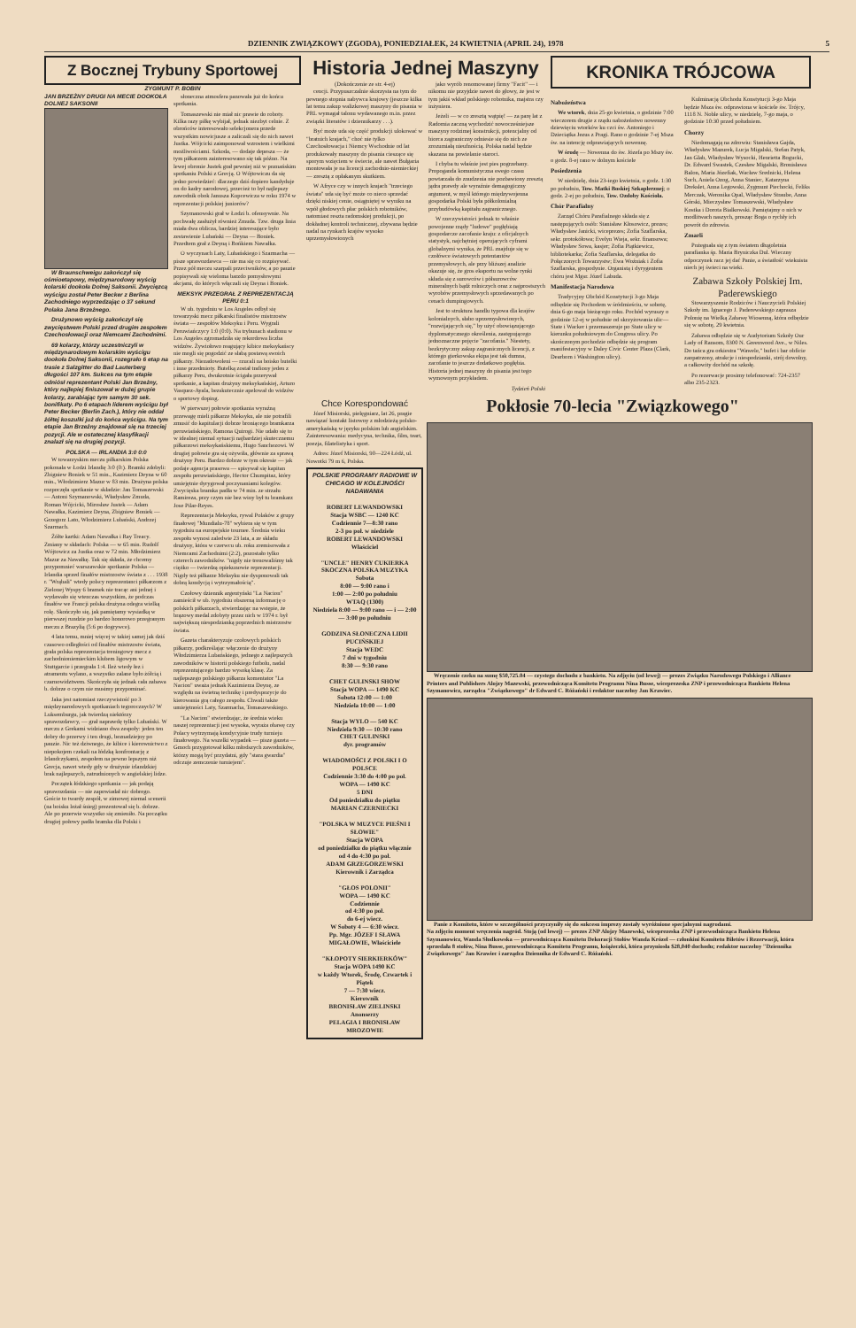DZIENNIK ZWIĄZKOWY (ZGODA), PONIEDZIAŁEK, 24 KWIETNIA (APRIL 24), 1978 5
Z Bocznej Trybuny Sportowej
ZYGMUNT P. BOBIN
JAN BRZEŻNY DRUGI NA MECIE DOOKOŁA DOLNEJ SAKSONII
W Braunschweigu zakończył się ośmioetapowy, międzynarodowy wyścig kolarski dookoła Dolnej Saksonii. Zwycięzcą wyścigu został Peter Becker z Berlina Zachodniego wyprzedzając o 37 sekund Polaka Jana Brzeżnego.
Drużynowo wyścig zakończył się zwycięstwem Polski przed drugim zespołem Czechosłowacji oraz Niemcami Zachodnimi.
69 kolarzy, którzy uczestniczyli w międzynarodowym kolarskim wyścigu dookoła Dolnej Saksonii, rozegrało 6 etap na trasie z Salzgitter do Bad Lauterberg długości 107 km. Sukces na tym etapie odniósł reprezentant Polski Jan Brzeżny, który najlepiej finiszował w dużej grupie kolarzy, zarabiając tym samym 30 sek. bonifikaty. Po 6 etapach liderem wyścigu był Peter Becker (Berlin Zach.), który nie oddał żółtej koszulki już do końca wyścigu. Na tym etapie Jan Brzeżny znajdował się na trzeciej pozycji. Ale w ostatecznej klasyfikacji znalazł się na drugiej pozycji.
POLSKA — IRLANDIA 3:0 0:0
W towarzyskim meczu piłkarskim Polska pokonała w Łodzi Irlandię 3:0 (0:). Bramki zdobyli: Zbigniew Boniek w 51 min., Kazimierz Deyna w 60 min., Włodzimierz Mazur w 83 min. Drużyna polska rozpoczęła spotkanie w składzie: Jan Tomaszewski — Antoni Szymanowski, Władysław Zmuda, Roman Wójcicki, Mirosław Justek — Adam Nawałka, Kazimierz Deyna, Zbigniew Boniek — Grzegorz Lato, Włodzimierz Lubański, Andrzej Szarmach.
Żółte kartki: Adam Nawałka i Ray Treacy. Zmiany w składach: Polska — w 65 min. Rudolf Wójtowicz za Justka oraz w 72 min. Młodzimierz Mazur za Nawałkę. Tak się składa, że chcemy przypomnieć warszawskie spotkanie Polska — Irlandia sprzed finałów mistrzostw świata z . . . 1938 r. "Wrąbali" wtedy polscy reprezentanci piłkarzom z Zielonej Wyspy 6 bramek nie tracąc ani jednej i wydawało się wtenczas wszystkim, że podczas finałów we Francji polska drużyna odegra wielką rolę. Skończyło się, jak pamiętamy wysiadką w pierwszej rundzie po bardzo honorowo przegranym meczu z Brazylią (5:6 po dogrywce).
4 lata temu, mniej więcej w takiej samej jak dziś czasowo odległości od finałów mistrzostw świata, grała polska reprezentacja treningowy mecz z zachodnioniemieckim klubem ligowym w Stuttgarcie i przegrała 1:4. Ileż wtedy łez i atramentu wylano, a wszystko zalane było żółcią i czarnowidztwem. Skończyła się jednak cała zabawa b. dobrze o czym nie musimy przypominać.
Jaka jest natomiast rzeczywistość po 3 międzynarodowych spotkaniach tegorocznych? W Luksemburgu, jak twierdzą niektórzy sprawozdawcy, — grał naprawdę tylko Lubański. W meczu z Grekami widziano dwa zespoły: jeden ten dobry do przerwy i ten drugi, beznadziejny po pauzie. Nic też dziwnego, że kibice i kierownictwo z niepokojem czekali na łódzką konfrontację z Irlandczykami, zespołem na pewno lepszym niż Grecja, nawet wtedy gdy w drużynie irlandzkiej brak najlepszych, zatrudnionych w angielskiej lidze.
Początek łódzkiego spotkania — jak podają sprawozdania — nie zapowiadał nic dobrego. Goście to twardy zespół, w zimowej niemal scenerii (na boisku leżał śnieg) prezentował się b. dobrze. Ale po przerwie wszystko się zmieniło. Na początku drugiej połowy padła bramka dla Polski i
słoneczna atmosfera panowała już do końca spotkania.
Tomaszewski nie miał nic prawie do roboty. Kilka razy piłkę wybijał, jednak niezbyt celnie. Z obrońców interesowało selekcjonera przede wszystkim nowicjusze a zaliczali się do nich nawet Justka. Wójcicki zaimponował wzrostem i wielkimi możliwościami. Szkoda, — dodaje depesza — że tym piłkarzem zainteresowano się tak późno. Na lewej obronie Justek grał pewniej niż w poznańskim spotkaniu Polski z Grecją. O Wójtowiczu da się jedno powiedzieć: dlaczego dziś dopiero kandyduje on do kadry narodowej, przecież to był najlepszy zawodnik obok Janusza Kupcewicza w roku 1974 w reprezentacji polskiej juniorów?
Szymanowski grał w Łodzi b. ofensywnie. Na pochwałę zasłużył również Zmuda. Tzw. druga linia miała dwa oblicza, bardziej interesujące było zestawienie Lubański — Deyna — Boniek. Przedtem grał z Deyną i Bońkiem Nawałka.
O wyczynach Laty, Lubańskiego i Szarmacha — pisze sprawozdawca — nie ma się co rozpisywać. Przez pół meczu szarpali przeciwników, a po pauzie popisywali się wieloma barzdo pomysłowymi akcjami, do których włączali się Deyna i Boniek.
MEKSYK PRZEGRAŁ Z REPREZENTACJĄ PERU 0:1
W ub. tygodniu w Los Angeles odbył się towarzyski mecz piłkarski finalistów mistrzostw świata — zespołów Meksyku i Peru. Wygrali Peruwiańczycy 1:0 (0:0). Na trybunach stadionu w Los Angeles zgromadziła się rekordowa liczba widzów. Żywiołowo reagujący kibice meksykańscy nie mogli się pogodzić ze słabą postawą swoich piłkarzy. Niezadowoleni — rzucali na boisko butelki i inne przedmioty. Butelką został trafiony jeden z piłkarzy Peru, dwukrotnie ścigała przerywał spotkanie, a kapitan drużyny meksykańskiej, Arturo Vasquez-Ayala, bezskutecznie apelował do widzów o sportowy doping.
W pierwszej połowie spotkania wyraźną przewagę mieli piłkarze Meksyku, ale nie potrafili zmusić do kapitulacji dobrze broniącego bramkarza peruwiańskiego, Ramona Quirogi. Nie udało się to w idealnej niemal sytuacji najbardziej skutecznemu piłkarzowi meksykańskiemu, Hugo Sanchezowi. W drugiej połowie gra się ożywiła, głównie za sprawą drużyny Peru. Bardzo dobrze w tym okresie — jak podaje agencja prasowa — spisywał się kapitan zespołu peruwiańskiego, Hector Chumpitaz, który umiejętnie dyrygował poczynaniami kolegów. Zwycięska bramka padła w 74 min. ze strzału Ramireza, przy czym nie bez winy był tu bramkarz Jose Pilar-Reyes.
Reprezentacja Meksyku, rywal Polaków z grupy finałowej "Mundialu-78" wybiera się w tym tygodniu na europejskie tournee. Średnia wieku zespołu wynosi zaledwie 23 lata, a ze składu drużyny, która w czerwcu ub. roku zremisowała z Niemcami Zachodnimi (2:2), pozostało tylko czterech zawodników. "nigdy nie trenowaliśmy tak ciężko — twierdzą opiekunowie reprezentacji. Nigdy też piłkarze Meksyku nie dysponowali tak dobrą kondycją i wytrzymałością".
Czołowy dziennik argentyński "La Nacion" zamieścił w ub. tygodniu obszerną informację o polskich piłkarzach, stwierdzając na wstępie, że brązowy medal zdobyty przez nich w 1974 r. był największą niespodzianką poprzednich mistrzostw świata.
Gazeta charakteryzuje czołowych polskich piłkarzy, podkreślając włączenie do drużyny Włodzimierza Lubańskiego, jednego z najlepszych zawodników w historii polskiego futbolu, nadal reprezentującego bardzo wysoką klasę. Za najlepszego polskiego piłkarza komentator "La Nacion" uważa jednak Kazimierza Deynę, ze względu na świetną technikę i predyspozycje do kierowania grą całego zespołu. Chwali także umiejętności Laty, Szarmacha, Tomaszewskiego.
"La Nacion" stwierdzając, że średnia wieku naszej reprezentacji jest wysoka, wyraża obawę czy Polacy wytrzymają kondycyjnie trudy turnieju finałowego. Na wszelki wypadek — pisze gazeta — Gmoch przygotował kilku młodszych zawodników, którzy mogą być przydatni, gdy "stara gwardia" odczuje zemczenie turniejem".
Historia Jednej Maszyny
(Dokończenie ze str. 4-ej)
cencji. Przypuszczalnie skorzysta na tym do pewnego stopnia nabywca krajowy (jeszcze kilka lat temu zakup walizkowej maszyny do pisania w PRL wymagał talonu wydawanego m.in. przez związki literatów i dziennikarzy . . .).
Być może uda się część produkcji ulokować w "bratnich krajach," choć nie tylko Czechosłowacja i Niemcy Wschodnie od lat produkowały maszyny do pisania cieszące się sporym wzięciem w świecie, ale nawet Bułgaria montowała je na licencji zachodnio-niemieckiej — zresztą z opłakanym skutkiem.
W Afryce czy w innych krajach "trzeciego świata" uda się być może co nieco sprzedać dzięki niskiej cenie, osiągniętej w wyniku na wpół głodowych płac polskich robotników, natomiast reszta radomskiej produkcji, po dokładnej kontroli technicznej, zbywana będzie nadal na rynkach krajów wysoko uprzemysłowionych
jako wyrób renomowanej firmy "Facit" — i nikomu nie przyjdzie nawet do głowy, że jest w tym jakiś wkład polskiego robotnika, majstra czy inżyniera.
Jeżeli — w co zresztą wątpię! — za parę lat z Radomia zaczną wychodzić nowocześniejsze maszyny rodzimej konstrukcji, potencjalny od biorca zagraniczny odniesie się do nich ze zrozumiałą nieufnością. Polska nadal będzie skazana na powielanie staroci.
I chyba tu właśnie jest pies pogrzebany. Propoganda komunistyczna swego czasu powtarzała do znudzenia nie pozbawiony zresztą jądra prawdy ale wyraźnie demagogiczny argument, w myśl którego międzywojenna gospodarka Polski była półkolonialną przybudówką kapitału zagranicznego.
W rzeczywistości jednak to właśnie powojenne rządy "ludowe" pogłębiają gospodarcze zacofanie kraju: z oficjalnych statystyk, najchętniej operujących cyframi globalnymi wynika, że PRL znajduje się w czołówce światowych potentantów przemysłowych, ale przy bliższej analizie okazuje się, że gros eksportu na wolne rynki składa się z surowców i półsurowców mineralnych bądź rolniczych oraz z najprostszych wyrobów przemysłowych sprzedawanych po cenach dumpingowych.
Jest to struktura handlu typowa dla krajów kolonialnych, słabo uprzemysłowionych, "rozwijających się," by użyć obowiązującego dyplomatycznego określenia, zastępującego jednoznaczne pojęcie "zacofania." Niestety, bezkrytyczny zakup zagranicznych licencji, z którego gierkowska ekipa jest tak dumna, zacofanie to jeszcze dodatkowo pogłębia. Historia jednej maszyny do pisania jest tego wymownym przykładem.
Tydzień Polski
Chce Korespondować
Józef Misiorski, pielęgniarz, lat 26, pragie nawiązać kontakt listowny z młodzieżą polsko-amerykańską w języku polskim lub angielskim. Zainteresowania: medycyna, technika, film, teart, poezja, filatelistyka i sport.
Adres: Józef Misiorski, 90—224 Łódź, ul. Nowotki 79 m 6, Polska.
POLSKIE PROGRAMY RADIOWE W CHICAGO W KOLEJNOŚCI NADAWANIA
ROBERT LEWANDOWSKI
Stacja WSBC — 1240 KC
Codziennie 7—8:30 rano
2-3 po poł. w niedziele
ROBERT LEWANDOWSKI
Właściciel
"UNCLE" HENRY CUKIERKA
SKOCZNA POLSKA MUZYKA
Sobota
8:00 — 9:00 rano i
1:00 — 2:00 po południu
WTAQ (1300)
Niedziela 8:00 — 9:00 rano — i — 2:00 — 3:00 po południu
GODZINA SŁONECZNA LIDII PUCIŃSKIEJ
Stacja WEDC
7 dni w tygodniu
8:30 — 9:30 rano
CHET GULINSKI SHOW
Stacja WOPA — 1490 KC
Sobota 12:00 — 1:00
Niedziela 10:00 — 1:00
Stacja WYLO — 540 KC
Niedziela 9:30 — 10:30 rano
CHET GULINSKI
dyr. programów
WIADOMOŚCI Z POLSKI I O POLSCE
Codziennie 3:30 do 4:00 po poł.
WOPA — 1490 KC
5 DNI
Od poniedziałku do piątku
MARIAN CZERNIECKI
"POLSKA W MUZYCE PIEŚNI I SŁOWIE"
Stacja WOPA
od poniedziałku do piątku włącznie
od 4 do 4:30 po poł.
ADAM GRZEGORZEWSKI
Kierownik i Zarządca
"GŁOS POLONII"
WOPA — 1490 KC
Codziennie
od 4:30 po poł.
do 6-ej wiecz.
W Soboty 4 — 6:30 wiecz.
Pp. Mgr. JÓZEF I SŁAWA MIGAŁOWIE, Właściciele
"KŁOPOTY SIERKIERKÓW"
Stacja WOPA 1490 KC
w każdy Wtorek, Środę, Czwartek i Piątek
7 — 7:30 wiecz.
Kierownik
BRONISŁAW ZIELINSKI
Anonserzy
PELAGIA I BRONISŁAW MROZOWIE
KRONIKA TRÓJCOWA
Nabożeństwa
We wtorek, dnia 25-go kwietnia, o godzinie 7:00 wieczorem drugie z rządu nabożeństwo nowenny dziewięciu wtorków ku czci św. Antoniego i Dzieciątka Jezus z Pragi. Rano o godzinie 7-ej Msza św. na intencję odprawiających nowennę.
W środę — Nowenna do św. Józefa po Mszy św. o godz. 8-ej rano w dolnym kościele
Posiedzenia
W niedzielę, dnia 23-iego kwietnia, o godz. 1:30 po południu, Tow. Matki Boskiej Szkaplerznej; o godz. 2-ej po południu, Tow. Ozdoby Kościoła.
Chór Parafialny
Zarząd Chóru Parafialnego składa się z następujących osób: Stanisław Kłosowicz, prezes; Władysław Janicki, wiceprezes; Zofia Szaflarska, sekr. protokółowa; Evelyn Wieja, sekr. finansowa; Władysław Sowa, kasjer; Zofia Piątkiewicz, bibliotekarka; Zofia Szaflarska, delegatka do Połączonych Towarzystw; Ewa Woźniak i Zofia Szaflarska, gospodynie. Organistą i dyrygentem chóru jest Mgsr. Józef Labuda.
Manifestacja Narodowa
Tradycyjny Obchód Konstytucji 3-go Maja odbędzie się Pochodem w śródmieściu, w sobotę, dnia 6-go maja bieżącego roku. Pochód wyruszy o godzinie 12-ej w południe od skrzyżowania ulic— State i Wacker i przemaszeruje po State ulicy w kierunku południowym do Congress ulicy. Po skończonym pochodzie odbędzie się program manifestacyjny w Daley Civic Center Plaza (Clark, Dearborn i Washington ulicy).
Kulminacją Obchodu Konstytucji 3-go Maja będzie Msza św. odprawiona w kościele św. Trójcy, 1118 N. Noble ulicy, w niedzielę, 7-go maja, o godzinie 10:30 przed południem.
Chorzy
Niedomagają na zdrowiu: Stanisława Gajda, Władysław Mazurek, Łucja Migalski, Stefan Patyk, Jan Glab, Władysław Wysocki, Henrietta Bogucki, Dr. Edward Swastek, Czesław Migalski, Bronisława Balon, Maria Józefiak, Wacław Srednicki, Helena Such, Aniela Ozog, Anna Staniec, Katarzyna Drekslet, Anna Legowski, Zygmunt Piechocki, Feliks Merczak, Weronika Opal, Władysław Straube, Anna Górski, Mieczysław Tomaszewski, Władysław Kostka i Dorota Bialkowski. Pamiętajmy o nich w modlitwach naszych, prosząc Boga o rychły ich powrót do zdrowia.
Zmarli
Pożegnała się z tym światem długoletnia parafianka śp. Maria Bryniczka Dul. Wieczny odpoczynek racz jej dać Panie, a światłość wiekuista niech jej świeci na wieki.
Zabawa Szkoły Polskiej Im. Paderewskiego
Stowarzyszenie Rodziców i Nauczycieli Polskiej Szkoły im. Ignacego J. Paderewskiego zaprasza Polonię na Wielką Zabawę Wiosenną, która odbędzie się w sobotę, 29 kwietnia.
Zabawa odbędzie się w Audytorium Szkoły Our Lady of Ransom, 8300 N. Greenwood Ave., w Niles. Do tańca gra orkiestra "Wawele," bufet i bar obficie zaopatrzony, atrakcje i niespodzianki, strój dowolny, a całkowity dochód na szkołę.
Po rezerwacje prosimy telefonować: 724-2357 albo 235-2323.
Pokłosie 70-lecia "Związkowego"
Wręczenie czeku na sumę $50,725.04 — czystego dochodu z bankietu. Na zdjęciu (od lewej) — prezes Związku Narodowego Polskiego i Alliance Printers and Publishers Alojzy Mazewski, przewodnicząca Komitetu Programu Nina Busse, wiceprezeska ZNP i przewodnicząca Bankietu Helena Szymanowicz, zarządca "Związkowego" dr Edward C. Różański i redaktor naczelny Jan Krawiec.
Panie z Komitetu, które w szczególności przyczyniły się do sukcesu imprezy zostały wyróżnione specjalnymi nagrodami.
Na zdjęciu moment wręczenia nagród. Stoją (od lewej) — prezes ZNP Alojzy Mazewski, wiceprezeska ZNP i przewodnicząca Bankietu Helena Szymanowicz, Wanda Słodkowska — przewodnicząca Komitetu Dekoracji Stołów Wanda Krózel — członkini Komitetu Biletów i Rezerwacji, która sprzedała 8 stołów, Nina Busse, przewodnicząca Komitetu Programu, książeczki, która przyniosła $28,040 dochodu; redaktor naczelny "Dziennika Związkowego" Jan Krawiec i zarządca Dziennika dr Edward C. Różański.